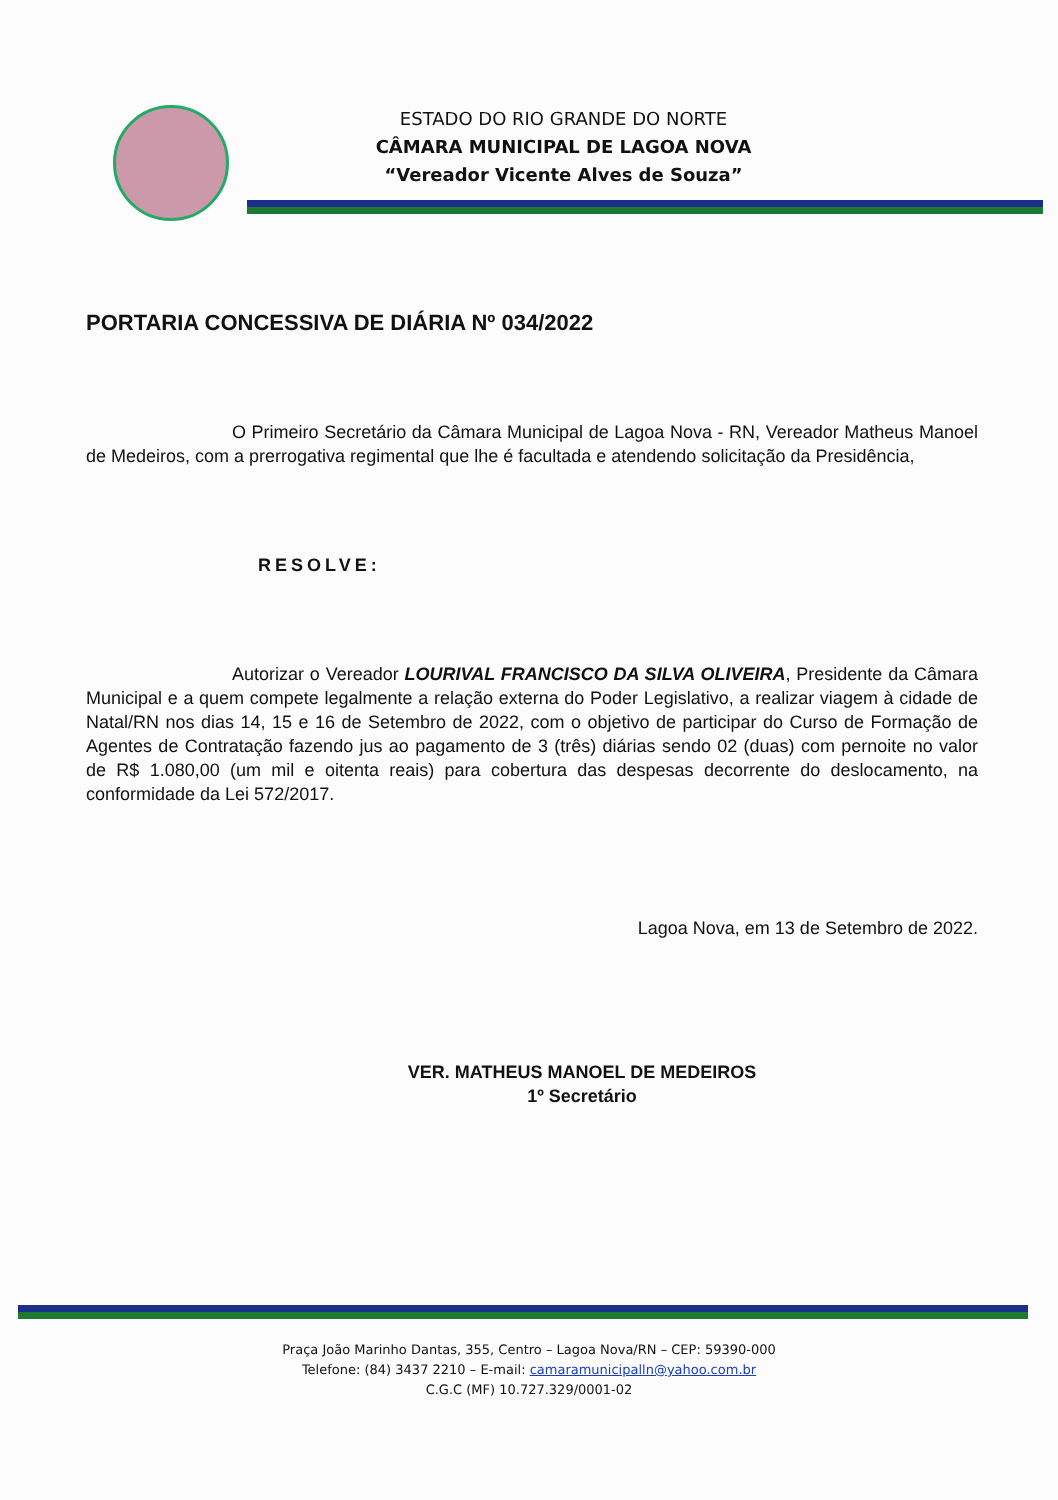ESTADO DO RIO GRANDE DO NORTE
CÂMARA MUNICIPAL DE LAGOA NOVA
“Vereador Vicente Alves de Souza”
PORTARIA CONCESSIVA DE DIÁRIA Nº 034/2022
O Primeiro Secretário da Câmara Municipal de Lagoa Nova - RN, Vereador Matheus Manoel de Medeiros, com a prerrogativa regimental que lhe é facultada e atendendo solicitação da Presidência,
RESOLVE:
Autorizar o Vereador LOURIVAL FRANCISCO DA SILVA OLIVEIRA, Presidente da Câmara Municipal e a quem compete legalmente a relação externa do Poder Legislativo, a realizar viagem à cidade de Natal/RN nos dias 14, 15 e 16 de Setembro de 2022, com o objetivo de participar do Curso de Formação de Agentes de Contratação fazendo jus ao pagamento de 3 (três) diárias sendo 02 (duas) com pernoite no valor de R$ 1.080,00 (um mil e oitenta reais) para cobertura das despesas decorrente do deslocamento, na conformidade da Lei 572/2017.
Lagoa Nova, em 13 de Setembro de 2022.
VER. MATHEUS MANOEL DE MEDEIROS
1º Secretário
Praça João Marinho Dantas, 355, Centro – Lagoa Nova/RN – CEP: 59390-000
Telefone: (84) 3437 2210 – E-mail: camaramunicipalln@yahoo.com.br
C.G.C (MF) 10.727.329/0001-02